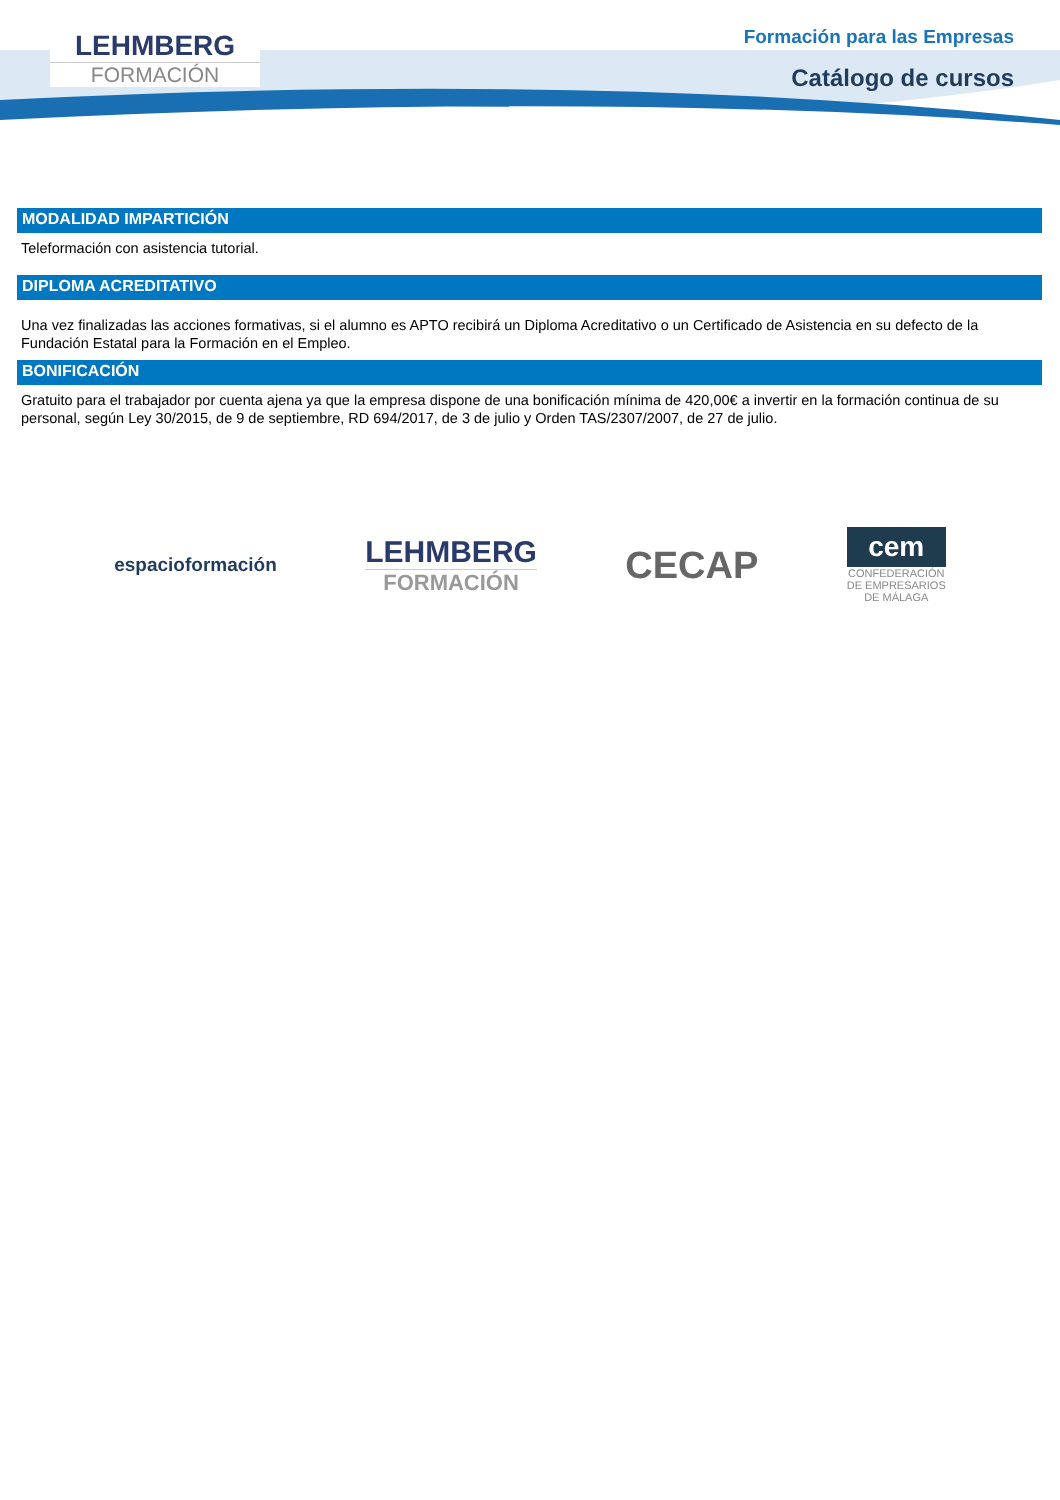LEHMBERG
FORMACIÓN
Formación para las Empresas
Catálogo de cursos
MODALIDAD IMPARTICIÓN
Teleformación con asistencia tutorial.
DIPLOMA ACREDITATIVO
Una vez finalizadas las acciones formativas, si el alumno es APTO recibirá un Diploma Acreditativo o un Certificado de Asistencia en su defecto de la Fundación Estatal para la Formación en el Empleo.
BONIFICACIÓN
Gratuito para el trabajador por cuenta ajena ya que la empresa dispone de una bonificación mínima de 420,00€ a invertir en la formación continua de su personal, según Ley 30/2015, de 9 de septiembre, RD 694/2017, de 3 de julio y Orden TAS/2307/2007, de 27 de julio.
espacioformación
LEHMBERG
FORMACIÓN
CECAP
cem
CONFEDERACIÓN
DE EMPRESARIOS
DE MÁLAGA